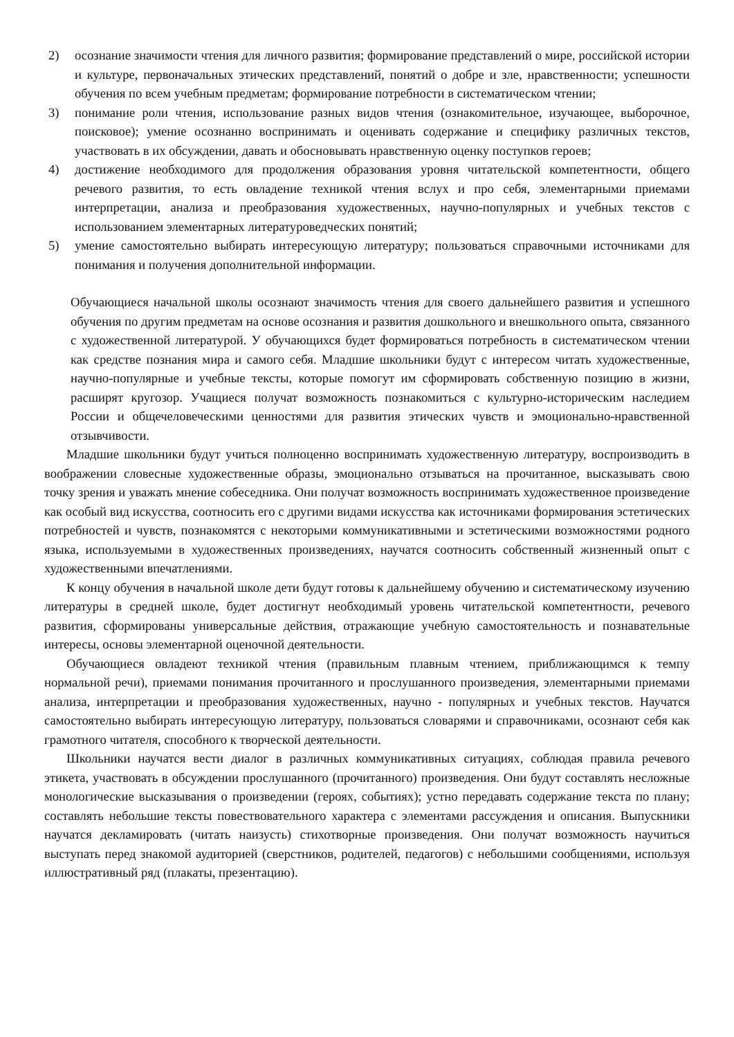2) осознание значимости чтения для личного развития; формирование представлений о мире, российской истории и культуре, первоначальных этических представлений, понятий о добре и зле, нравственности; успешности обучения по всем учебным предметам; формирование потребности в систематическом чтении;
3) понимание роли чтения, использование разных видов чтения (ознакомительное, изучающее, выборочное, поисковое); умение осознанно воспринимать и оценивать содержание и специфику различных текстов, участвовать в их обсуждении, давать и обосновывать нравственную оценку поступков героев;
4) достижение необходимого для продолжения образования уровня читательской компетентности, общего речевого развития, то есть овладение техникой чтения вслух и про себя, элементарными приемами интерпретации, анализа и преобразования художественных, научно-популярных и учебных текстов с использованием элементарных литературоведческих понятий;
5) умение самостоятельно выбирать интересующую литературу; пользоваться справочными источниками для понимания и получения дополнительной информации.
Обучающиеся начальной школы осознают значимость чтения для своего дальнейшего развития и успешного обучения по другим предметам на основе осознания и развития дошкольного и внешкольного опыта, связанного с художественной литературой. У обучающихся будет формироваться потребность в систематическом чтении как средстве познания мира и самого себя. Младшие школьники будут с интересом читать художественные, научно-популярные и учебные тексты, которые помогут им сформировать собственную позицию в жизни, расширят кругозор. Учащиеся получат возможность познакомиться с культурно-историческим наследием России и общечеловеческими ценностями для развития этических чувств и эмоционально-нравственной отзывчивости.
Младшие школьники будут учиться полноценно воспринимать художественную литературу, воспроизводить в воображении словесные художественные образы, эмоционально отзываться на прочитанное, высказывать свою точку зрения и уважать мнение собеседника. Они получат возможность воспринимать художественное произведение как особый вид искусства, соотносить его с другими видами искусства как источниками формирования эстетических потребностей и чувств, познакомятся с некоторыми коммуникативными и эстетическими возможностями родного языка, используемыми в художественных произведениях, научатся соотносить собственный жизненный опыт с художественными впечатлениями.
К концу обучения в начальной школе дети будут готовы к дальнейшему обучению и систематическому изучению литературы в средней школе, будет достигнут необходимый уровень читательской компетентности, речевого развития, сформированы универсальные действия, отражающие учебную самостоятельность и познавательные интересы, основы элементарной оценочной деятельности.
Обучающиеся овладеют техникой чтения (правильным плавным чтением, приближающимся к темпу нормальной речи), приемами понимания прочитанного и прослушанного произведения, элементарными приемами анализа, интерпретации и преобразования художественных, научно - популярных и учебных текстов. Научатся самостоятельно выбирать интересующую литературу, пользоваться словарями и справочниками, осознают себя как грамотного читателя, способного к творческой деятельности.
Школьники научатся вести диалог в различных коммуникативных ситуациях, соблюдая правила речевого этикета, участвовать в обсуждении прослушанного (прочитанного) произведения. Они будут составлять несложные монологические высказывания о произведении (героях, событиях); устно передавать содержание текста по плану; составлять небольшие тексты повествовательного характера с элементами рассуждения и описания. Выпускники научатся декламировать (читать наизусть) стихотворные произведения. Они получат возможность научиться выступать перед знакомой аудиторией (сверстников, родителей, педагогов) с небольшими сообщениями, используя иллюстративный ряд (плакаты, презентацию).